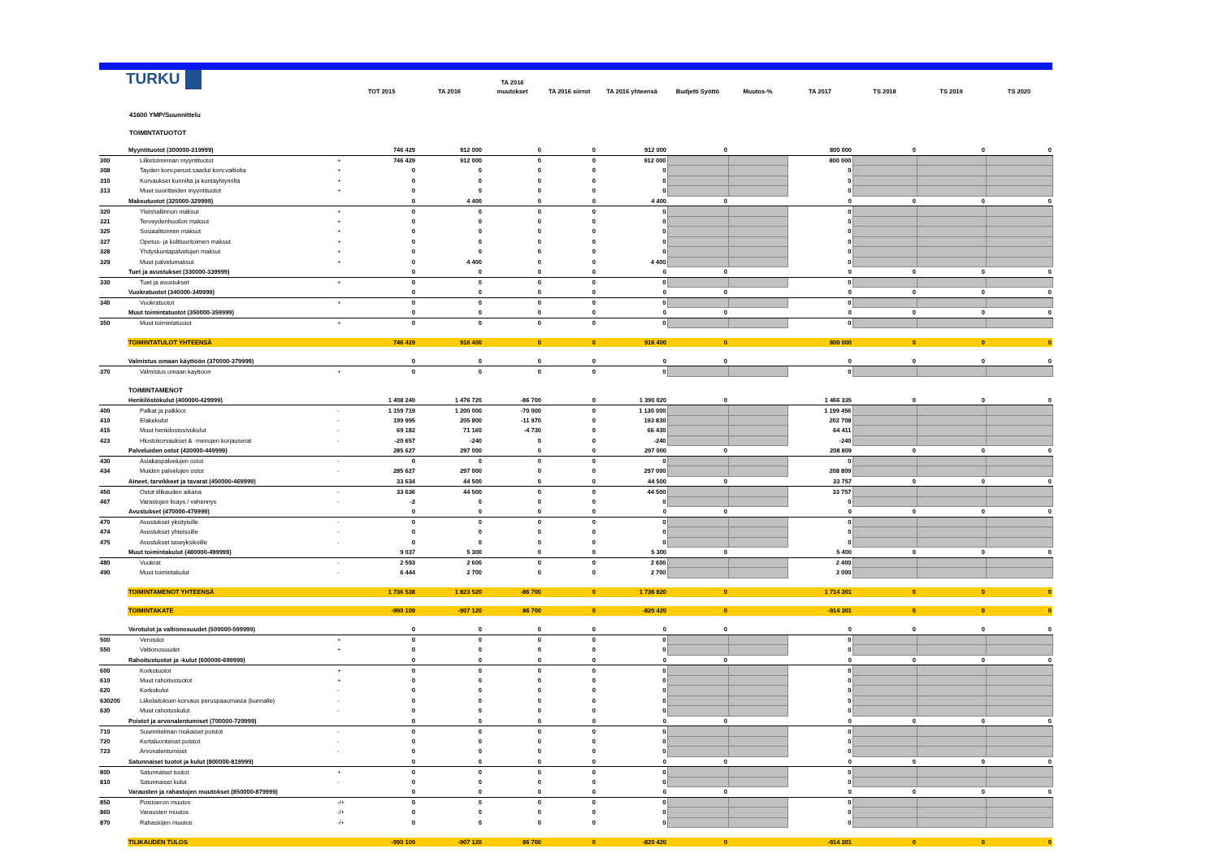| TURKU | | | TOT 2015 | TA 2016 | TA 2016 muutokset | TA 2016 siirrot | TA 2016 yhteensä | Budjetti Syöttö | Muutos-% | TA 2017 | TS 2018 | TS 2019 | TS 2020 |
| --- | --- | --- | --- | --- | --- | --- | --- | --- | --- | --- | --- | --- | --- |
| 41600 YMP/Suunnittelu | | | | | | | | | | | | | |
| TOIMINTATUOTOT | | | | | | | | | | | | | |
| | Myyntituotot (300000-319999) | | 746 429 | 912 000 | 0 | 0 | 912 000 | 0 | | 800 000 | 0 | 0 | 0 |
| 300 | Liiketoiminnan myyntituotot | + | 746 429 | 912 000 | 0 | 0 | 912 000 | | | 800 000 | | | |
| 308 | Tayden korv.perust.saadut korv.valtiolta | + | 0 | 0 | 0 | 0 | 0 | | | 0 | | | |
| 310 | Korvaukset kunnilta ja kuntayhtymilta | + | 0 | 0 | 0 | 0 | 0 | | | 0 | | | |
| 313 | Muut suoritteiden myyntituotot | + | 0 | 0 | 0 | 0 | 0 | | | 0 | | | |
| | Maksutuotot (320000-329999) | | 0 | 4 400 | 0 | 0 | 4 400 | 0 | | 0 | 0 | 0 | 0 |
| 320 | Yleishallinnon maksut | + | 0 | 0 | 0 | 0 | 0 | | | 0 | | | |
| 321 | Terveydenhuollon maksut | + | 0 | 0 | 0 | 0 | 0 | | | 0 | | | |
| 325 | Sosiaalitoimen maksut | + | 0 | 0 | 0 | 0 | 0 | | | 0 | | | |
| 327 | Opetus- ja kulttuuritoimen maksut | + | 0 | 0 | 0 | 0 | 0 | | | 0 | | | |
| 328 | Yhdyskuntapalvelujen maksut | + | 0 | 0 | 0 | 0 | 0 | | | 0 | | | |
| 329 | Muut palvelumaksut | + | 0 | 4 400 | 0 | 0 | 4 400 | | | 0 | | | |
| | Tuet ja avustukset (330000-339999) | | 0 | 0 | 0 | 0 | 0 | 0 | | 0 | 0 | 0 | 0 |
| 330 | Tuet ja avustukset | + | 0 | 0 | 0 | 0 | 0 | | | 0 | | | |
| | Vuokratuotot (340000-349999) | | 0 | 0 | 0 | 0 | 0 | 0 | | 0 | 0 | 0 | 0 |
| 340 | Vuokratuotot | + | 0 | 0 | 0 | 0 | 0 | | | 0 | | | |
| | Muut toimintatuotot (350000-359999) | | 0 | 0 | 0 | 0 | 0 | 0 | | 0 | 0 | 0 | 0 |
| 350 | Muut toimintatuotot | + | 0 | 0 | 0 | 0 | 0 | | | 0 | | | |
| | TOIMINTATULOT YHTEENSÄ | | 746 429 | 916 400 | 0 | 0 | 916 400 | 0 | | 800 000 | 0 | 0 | 0 |
| | Valmistus omaan käyttöön (370000-379999) | | 0 | 0 | 0 | 0 | 0 | 0 | | 0 | 0 | 0 | 0 |
| 370 | Valmistus omaan kayttoon | + | 0 | 0 | 0 | 0 | 0 | | | 0 | | | |
| | TOIMINTAMENOT | | | | | | | | | | | | |
| | Henkilöstökulut (400000-429999) | | 1 408 240 | 1 476 720 | -86 700 | 0 | 1 390 020 | 0 | | 1 466 335 | 0 | 0 | 0 |
| 400 | Palkat ja palkkiot | - | 1 159 719 | 1 200 000 | -70 000 | 0 | 1 130 000 | | | 1 199 456 | | | |
| 410 | Elakekulut | - | 199 995 | 205 800 | -11 970 | 0 | 193 830 | | | 202 708 | | | |
| 415 | Muut henkilostosivukulut | - | 69 182 | 71 160 | -4 730 | 0 | 66 430 | | | 64 411 | | | |
| 423 | Hlostokorvaukset & -menojen korjauserat | - | -20 657 | -240 | 0 | 0 | -240 | | | -240 | | | |
| | Palveluiden ostot (430000-449999) | | 285 627 | 297 000 | 0 | 0 | 297 000 | 0 | | 208 809 | 0 | 0 | 0 |
| 430 | Asiakaspalvelujen ostot | - | 0 | 0 | 0 | 0 | 0 | | | 0 | | | |
| 434 | Muiden palvelujen ostot | - | 285 627 | 297 000 | 0 | 0 | 297 000 | | | 208 809 | | | |
| | Aineet, tarvikkeet ja tavarat (450000-469999) | | 33 634 | 44 500 | 0 | 0 | 44 500 | 0 | | 33 757 | 0 | 0 | 0 |
| 450 | Ostot tilikauden aikana | - | 33 636 | 44 500 | 0 | 0 | 44 500 | | | 33 757 | | | |
| 467 | Varastojen lisays / vahennys | - | -2 | 0 | 0 | 0 | 0 | | | 0 | | | |
| | Avustukset (470000-479999) | | 0 | 0 | 0 | 0 | 0 | 0 | | 0 | 0 | 0 | 0 |
| 470 | Avustukset yksityisille | - | 0 | 0 | 0 | 0 | 0 | | | 0 | | | |
| 474 | Avustukset yhteisoille | - | 0 | 0 | 0 | 0 | 0 | | | 0 | | | |
| 475 | Avustukset taseyksikoille | - | 0 | 0 | 0 | 0 | 0 | | | 0 | | | |
| | Muut toimintakulut (480000-499999) | | 9 037 | 5 300 | 0 | 0 | 5 300 | 0 | | 5 400 | 0 | 0 | 0 |
| 480 | Vuokrat | - | 2 593 | 2 600 | 0 | 0 | 2 600 | | | 2 400 | | | |
| 490 | Muut toimintakulut | - | 6 444 | 2 700 | 0 | 0 | 2 700 | | | 3 000 | | | |
| | TOIMINTAMENOT YHTEENSÄ | | 1 736 538 | 1 823 520 | -86 700 | 0 | 1 736 820 | 0 | | 1 714 301 | 0 | 0 | 0 |
| | TOIMINTAKATE | | -990 109 | -907 120 | 86 700 | 0 | -820 420 | 0 | | -914 301 | 0 | 0 | 0 |
| | Verotulot ja valtionosuudet (500000-599999) | | 0 | 0 | 0 | 0 | 0 | 0 | | 0 | 0 | 0 | 0 |
| 500 | Verotulot | + | 0 | 0 | 0 | 0 | 0 | | | 0 | | | |
| 550 | Valtionosuudet | + | 0 | 0 | 0 | 0 | 0 | | | 0 | | | |
| | Rahoitustuotot ja -kulut (600000-699999) | | 0 | 0 | 0 | 0 | 0 | 0 | | 0 | 0 | 0 | 0 |
| 600 | Korkotuotot | + | 0 | 0 | 0 | 0 | 0 | | | 0 | | | |
| 610 | Muut rahoitustuotot | + | 0 | 0 | 0 | 0 | 0 | | | 0 | | | |
| 620 | Korkokulut | - | 0 | 0 | 0 | 0 | 0 | | | 0 | | | |
| 630200 | Liikelaitoksen korvaus peruspaaomasta (kunnalle) | - | 0 | 0 | 0 | 0 | 0 | | | 0 | | | |
| 630 | Muut rahoituskulut | - | 0 | 0 | 0 | 0 | 0 | | | 0 | | | |
| | Poistot ja arvonalentumiset (700000-729999) | | 0 | 0 | 0 | 0 | 0 | 0 | | 0 | 0 | 0 | 0 |
| 710 | Suunnitelman mukaiset poistot | - | 0 | 0 | 0 | 0 | 0 | | | 0 | | | |
| 720 | Kertaluonteiset poistot | - | 0 | 0 | 0 | 0 | 0 | | | 0 | | | |
| 723 | Arvonalentumiset | - | 0 | 0 | 0 | 0 | 0 | | | 0 | | | |
| | Satunnaiset tuotot ja kulut (800000-819999) | | 0 | 0 | 0 | 0 | 0 | 0 | | 0 | 0 | 0 | 0 |
| 800 | Satunnaiset tuotot | + | 0 | 0 | 0 | 0 | 0 | | | 0 | | | |
| 810 | Satunnaiset kulut | - | 0 | 0 | 0 | 0 | 0 | | | 0 | | | |
| | Varausten ja rahastojen muutokset (850000-879999) | | 0 | 0 | 0 | 0 | 0 | 0 | | 0 | 0 | 0 | 0 |
| 850 | Poistoeron muutos | -/+ | 0 | 0 | 0 | 0 | 0 | | | 0 | | | |
| 860 | Varausten muutos | -/+ | 0 | 0 | 0 | 0 | 0 | | | 0 | | | |
| 870 | Rahastojen muutos | -/+ | 0 | 0 | 0 | 0 | 0 | | | 0 | | | |
| | TILIKAUDEN TULOS | | -990 109 | -907 120 | 86 700 | 0 | -820 420 | 0 | | -914 301 | 0 | 0 | 0 |